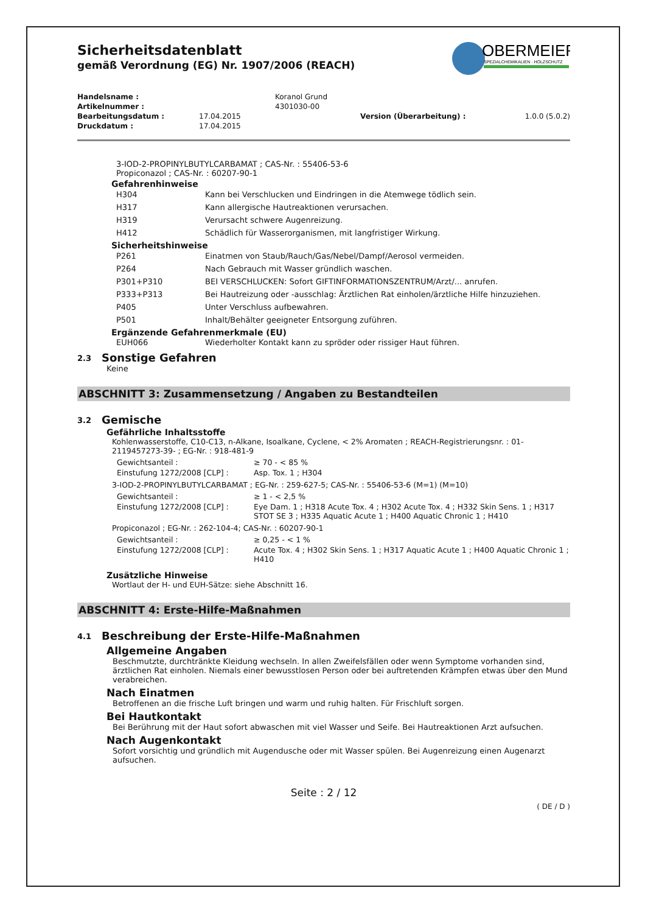OBERMEIER
SPEZIALCHEMIKALIEN · HOLZSCHUTZ
Sicherheitsdatenblatt
gemäß Verordnung (EG) Nr. 1907/2006 (REACH)
| Handelsname : | | Koranol Grund | |
| Artikelnummer : | | 4301030-00 | |
| Bearbeitungsdatum : | 17.04.2015 | Version (Überarbeitung) : | 1.0.0 (5.0.2) |
| Druckdatum : | 17.04.2015 | | |
3-IOD-2-PROPINYLBUTYLCARBAMAT ; CAS-Nr. : 55406-53-6
Propiconazol ; CAS-Nr. : 60207-90-1
Gefahrenhinweise
| H304 | Kann bei Verschlucken und Eindringen in die Atemwege tödlich sein. |
| H317 | Kann allergische Hautreaktionen verursachen. |
| H319 | Verursacht schwere Augenreizung. |
| H412 | Schädlich für Wasserorganismen, mit langfristiger Wirkung. |
Sicherheitshinweise
| P261 | Einatmen von Staub/Rauch/Gas/Nebel/Dampf/Aerosol vermeiden. |
| P264 | Nach Gebrauch mit Wasser gründlich waschen. |
| P301+P310 | BEI VERSCHLUCKEN: Sofort GIFTINFORMATIONSZENTRUM/Arzt/... anrufen. |
| P333+P313 | Bei Hautreizung oder -ausschlag: Ärztlichen Rat einholen/ärztliche Hilfe hinzuziehen. |
| P405 | Unter Verschluss aufbewahren. |
| P501 | Inhalt/Behälter geeigneter Entsorgung zuführen. |
Ergänzende Gefahrenmerkmale (EU)
| EUH066 | Wiederholter Kontakt kann zu spröder oder rissiger Haut führen. |
2.3 Sonstige Gefahren
Keine
ABSCHNITT 3: Zusammensetzung / Angaben zu Bestandteilen
3.2 Gemische
Gefährliche Inhaltsstoffe
Kohlenwasserstoffe, C10-C13, n-Alkane, Isoalkane, Cyclene, < 2% Aromaten ; REACH-Registrierungsnr. : 01-2119457273-39- ; EG-Nr. : 918-481-9
| Gewichtsanteil : | ≥ 70 - < 85 % |
| Einstufung 1272/2008 [CLP] : | Asp. Tox. 1 ; H304 |
3-IOD-2-PROPINYLBUTYLCARBAMAT ; EG-Nr. : 259-627-5; CAS-Nr. : 55406-53-6 (M=1) (M=10)
| Gewichtsanteil : | ≥ 1 - < 2,5 % |
| Einstufung 1272/2008 [CLP] : | Eye Dam. 1 ; H318 Acute Tox. 4 ; H302 Acute Tox. 4 ; H332 Skin Sens. 1 ; H317 STOT SE 3 ; H335 Aquatic Acute 1 ; H400 Aquatic Chronic 1 ; H410 |
Propiconazol ; EG-Nr. : 262-104-4; CAS-Nr. : 60207-90-1
| Gewichtsanteil : | ≥ 0,25 - < 1 % |
| Einstufung 1272/2008 [CLP] : | Acute Tox. 4 ; H302 Skin Sens. 1 ; H317 Aquatic Acute 1 ; H400 Aquatic Chronic 1 ; H410 |
Zusätzliche Hinweise
Wortlaut der H- und EUH-Sätze: siehe Abschnitt 16.
ABSCHNITT 4: Erste-Hilfe-Maßnahmen
4.1 Beschreibung der Erste-Hilfe-Maßnahmen
Allgemeine Angaben
Beschmutzte, durchtränkte Kleidung wechseln. In allen Zweifelsfällen oder wenn Symptome vorhanden sind, ärztlichen Rat einholen. Niemals einer bewusstlosen Person oder bei auftretenden Krämpfen etwas über den Mund verabreichen.
Nach Einatmen
Betroffenen an die frische Luft bringen und warm und ruhig halten. Für Frischluft sorgen.
Bei Hautkontakt
Bei Berührung mit der Haut sofort abwaschen mit viel Wasser und Seife. Bei Hautreaktionen Arzt aufsuchen.
Nach Augenkontakt
Sofort vorsichtig und gründlich mit Augendusche oder mit Wasser spülen. Bei Augenreizung einen Augenarzt aufsuchen.
Seite : 2 / 12
( DE / D )